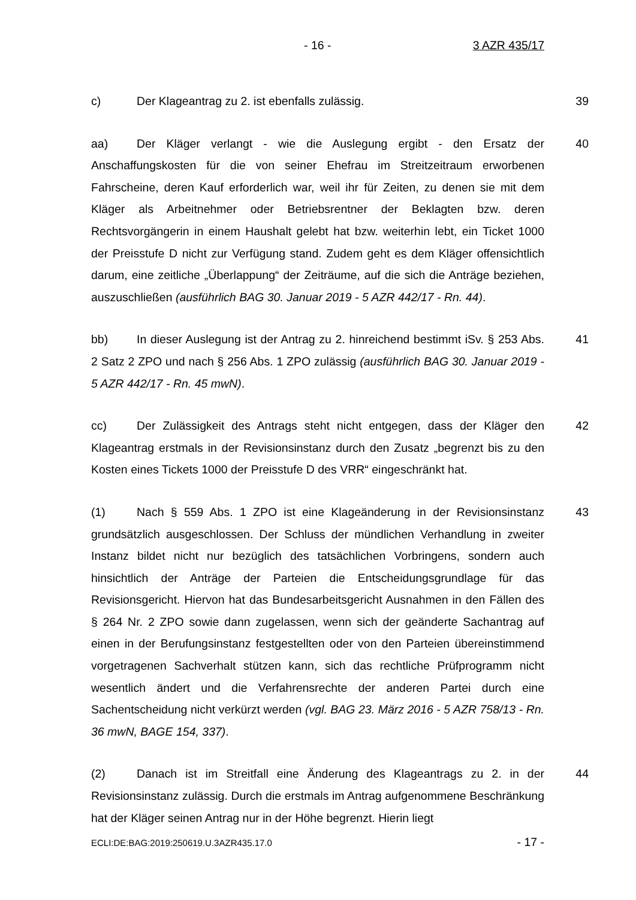- 16 - 3 AZR 435/17
c) Der Klageantrag zu 2. ist ebenfalls zulässig. 39
aa) Der Kläger verlangt - wie die Auslegung ergibt - den Ersatz der Anschaffungskosten für die von seiner Ehefrau im Streitzeitraum erworbenen Fahrscheine, deren Kauf erforderlich war, weil ihr für Zeiten, zu denen sie mit dem Kläger als Arbeitnehmer oder Betriebsrentner der Beklagten bzw. deren Rechtsvorgängerin in einem Haushalt gelebt hat bzw. weiterhin lebt, ein Ticket 1000 der Preisstufe D nicht zur Verfügung stand. Zudem geht es dem Kläger offensichtlich darum, eine zeitliche „Überlappung“ der Zeiträume, auf die sich die Anträge beziehen, auszuschließen (ausführlich BAG 30. Januar 2019 - 5 AZR 442/17 - Rn. 44).
40
bb) In dieser Auslegung ist der Antrag zu 2. hinreichend bestimmt iSv. § 253 Abs. 2 Satz 2 ZPO und nach § 256 Abs. 1 ZPO zulässig (ausführlich BAG 30. Januar 2019 - 5 AZR 442/17 - Rn. 45 mwN).
41
cc) Der Zulässigkeit des Antrags steht nicht entgegen, dass der Kläger den Klageantrag erstmals in der Revisionsinstanz durch den Zusatz „begrenzt bis zu den Kosten eines Tickets 1000 der Preisstufe D des VRR“ eingeschränkt hat.
42
(1) Nach § 559 Abs. 1 ZPO ist eine Klageänderung in der Revisionsinstanz grundsätzlich ausgeschlossen. Der Schluss der mündlichen Verhandlung in zweiter Instanz bildet nicht nur bezüglich des tatsächlichen Vorbringens, sondern auch hinsichtlich der Anträge der Parteien die Entscheidungsgrundlage für das Revisionsgericht. Hiervon hat das Bundesarbeitsgericht Ausnahmen in den Fällen des § 264 Nr. 2 ZPO sowie dann zugelassen, wenn sich der geänderte Sachantrag auf einen in der Berufungsinstanz festgestellten oder von den Parteien übereinstimmend vorgetragenen Sachverhalt stützen kann, sich das rechtliche Prüfprogramm nicht wesentlich ändert und die Verfahrensrechte der anderen Partei durch eine Sachentscheidung nicht verkürzt werden (vgl. BAG 23. März 2016 - 5 AZR 758/13 - Rn. 36 mwN, BAGE 154, 337).
43
(2) Danach ist im Streitfall eine Änderung des Klageantrags zu 2. in der Revisionsinstanz zulässig. Durch die erstmals im Antrag aufgenommene Beschränkung hat der Kläger seinen Antrag nur in der Höhe begrenzt. Hierin liegt
44
ECLI:DE:BAG:2019:250619.U.3AZR435.17.0 - 17 -